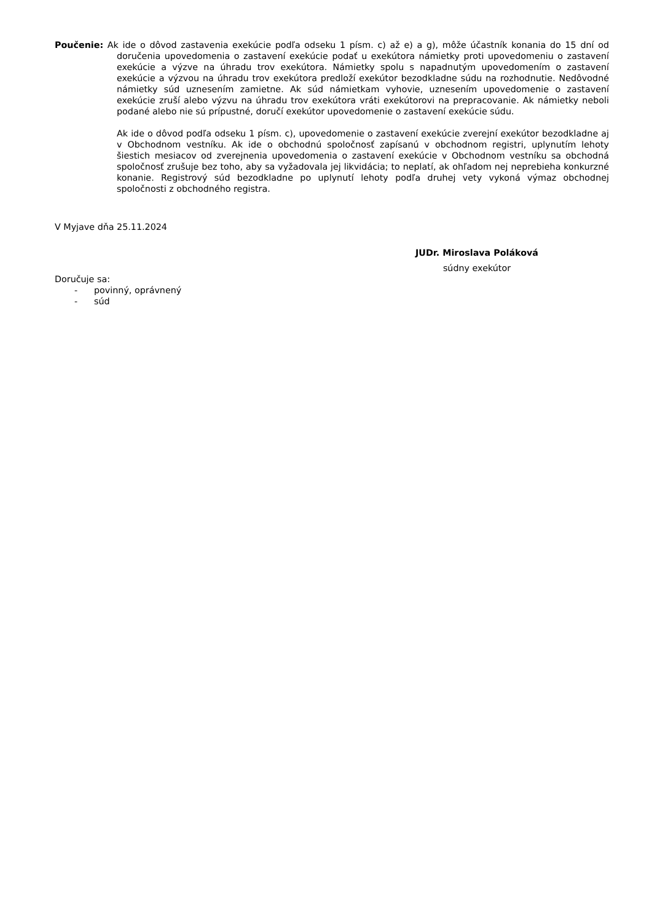Poučenie: Ak ide o dôvod zastavenia exekúcie podľa odseku 1 písm. c) až e) a g), môže účastník konania do 15 dní od doručenia upovedomenia o zastavení exekúcie podať u exekútora námietky proti upovedomeniu o zastavení exekúcie a výzve na úhradu trov exekútora. Námietky spolu s napadnutým upovedomením o zastavení exekúcie a výzvou na úhradu trov exekútora predloží exekútor bezodkladne súdu na rozhodnutie. Nedôvodné námietky súd uznesením zamietne. Ak súd námietkam vyhovie, uznesením upovedomenie o zastavení exekúcie zruší alebo výzvu na úhradu trov exekútora vráti exekútorovi na prepracovanie. Ak námietky neboli podané alebo nie sú prípustné, doručí exekútor upovedomenie o zastavení exekúcie súdu.
Ak ide o dôvod podľa odseku 1 písm. c), upovedomenie o zastavení exekúcie zverejní exekútor bezodkladne aj v Obchodnom vestníku. Ak ide o obchodnú spoločnosť zapísanú v obchodnom registri, uplynutím lehoty šiestich mesiacov od zverejnenia upovedomenia o zastavení exekúcie v Obchodnom vestníku sa obchodná spoločnosť zrušuje bez toho, aby sa vyžadovala jej likvidácia; to neplatí, ak ohľadom nej neprebieha konkurzné konanie. Registrový súd bezodkladne po uplynutí lehoty podľa druhej vety vykoná výmaz obchodnej spoločnosti z obchodného registra.
V Myjave dňa 25.11.2024
JUDr. Miroslava Poláková
súdny exekútor
Doručuje sa:
- povinný, oprávnený
- súd